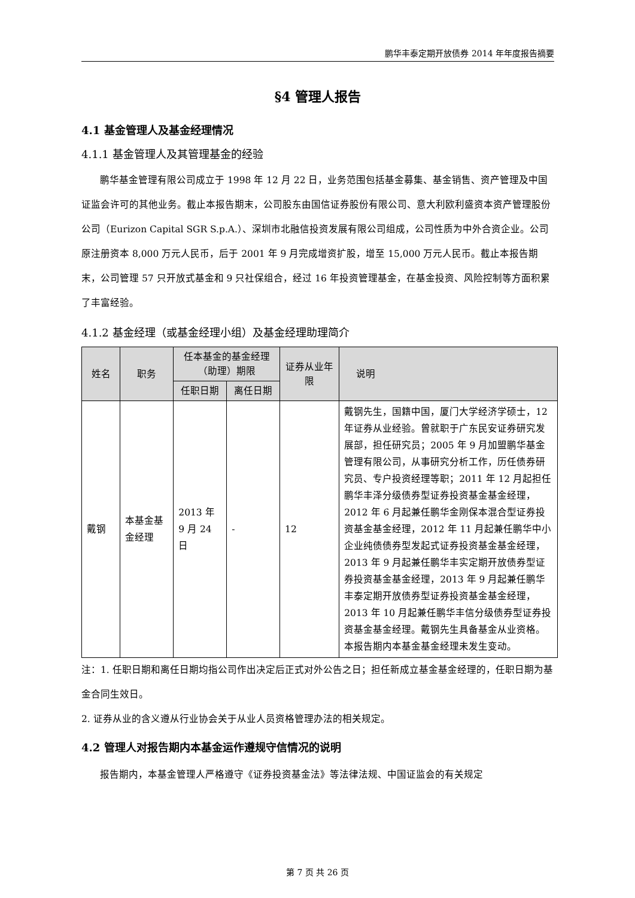鹏华丰泰定期开放债券 2014 年年度报告摘要
§4 管理人报告
4.1 基金管理人及基金经理情况
4.1.1 基金管理人及其管理基金的经验
鹏华基金管理有限公司成立于 1998 年 12 月 22 日，业务范围包括基金募集、基金销售、资产管理及中国证监会许可的其他业务。截止本报告期末，公司股东由国信证券股份有限公司、意大利欧利盛资本资产管理股份公司（Eurizon Capital SGR S.p.A.）、深圳市北融信投资发展有限公司组成，公司性质为中外合资企业。公司原注册资本 8,000 万元人民币，后于 2001 年 9 月完成增资扩股，增至 15,000 万元人民币。截止本报告期末，公司管理 57 只开放式基金和 9 只社保组合，经过 16 年投资管理基金，在基金投资、风险控制等方面积累了丰富经验。
4.1.2 基金经理（或基金经理小组）及基金经理助理简介
| 姓名 | 职务 | 任本基金的基金经理（助理）期限 | | 证券从业年限 | 说明 |
| --- | --- | --- | --- | --- | --- |
| | | 任职日期 | 离任日期 | | |
| 戴钢 | 本基金基金经理 | 2013 年 9 月 24 日 | - | 12 | 戴钢先生，国籍中国，厦门大学经济学硕士，12 年证券从业经验。曾就职于广东民安证券研究发展部，担任研究员；2005 年 9 月加盟鹏华基金管理有限公司，从事研究分析工作，历任债券研究员、专户投资经理等职；2011 年 12 月起担任鹏华丰泽分级债券型证券投资基金基金经理，2012 年 6 月起兼任鹏华金刚保本混合型证券投资基金基金经理，2012 年 11 月起兼任鹏华中小企业纯债债券型发起式证券投资基金基金经理，2013 年 9 月起兼任鹏华丰实定期开放债券型证券投资基金基金经理，2013 年 9 月起兼任鹏华丰泰定期开放债券型证券投资基金基金经理，2013 年 10 月起兼任鹏华丰信分级债券型证券投资基金基金经理。戴钢先生具备基金从业资格。本报告期内本基金基金经理未发生变动。 |
注：1. 任职日期和离任日期均指公司作出决定后正式对外公告之日；担任新成立基金基金经理的，任职日期为基金合同生效日。
2. 证券从业的含义遵从行业协会关于从业人员资格管理办法的相关规定。
4.2 管理人对报告期内本基金运作遵规守信情况的说明
报告期内，本基金管理人严格遵守《证券投资基金法》等法律法规、中国证监会的有关规定
第 7 页 共 26 页